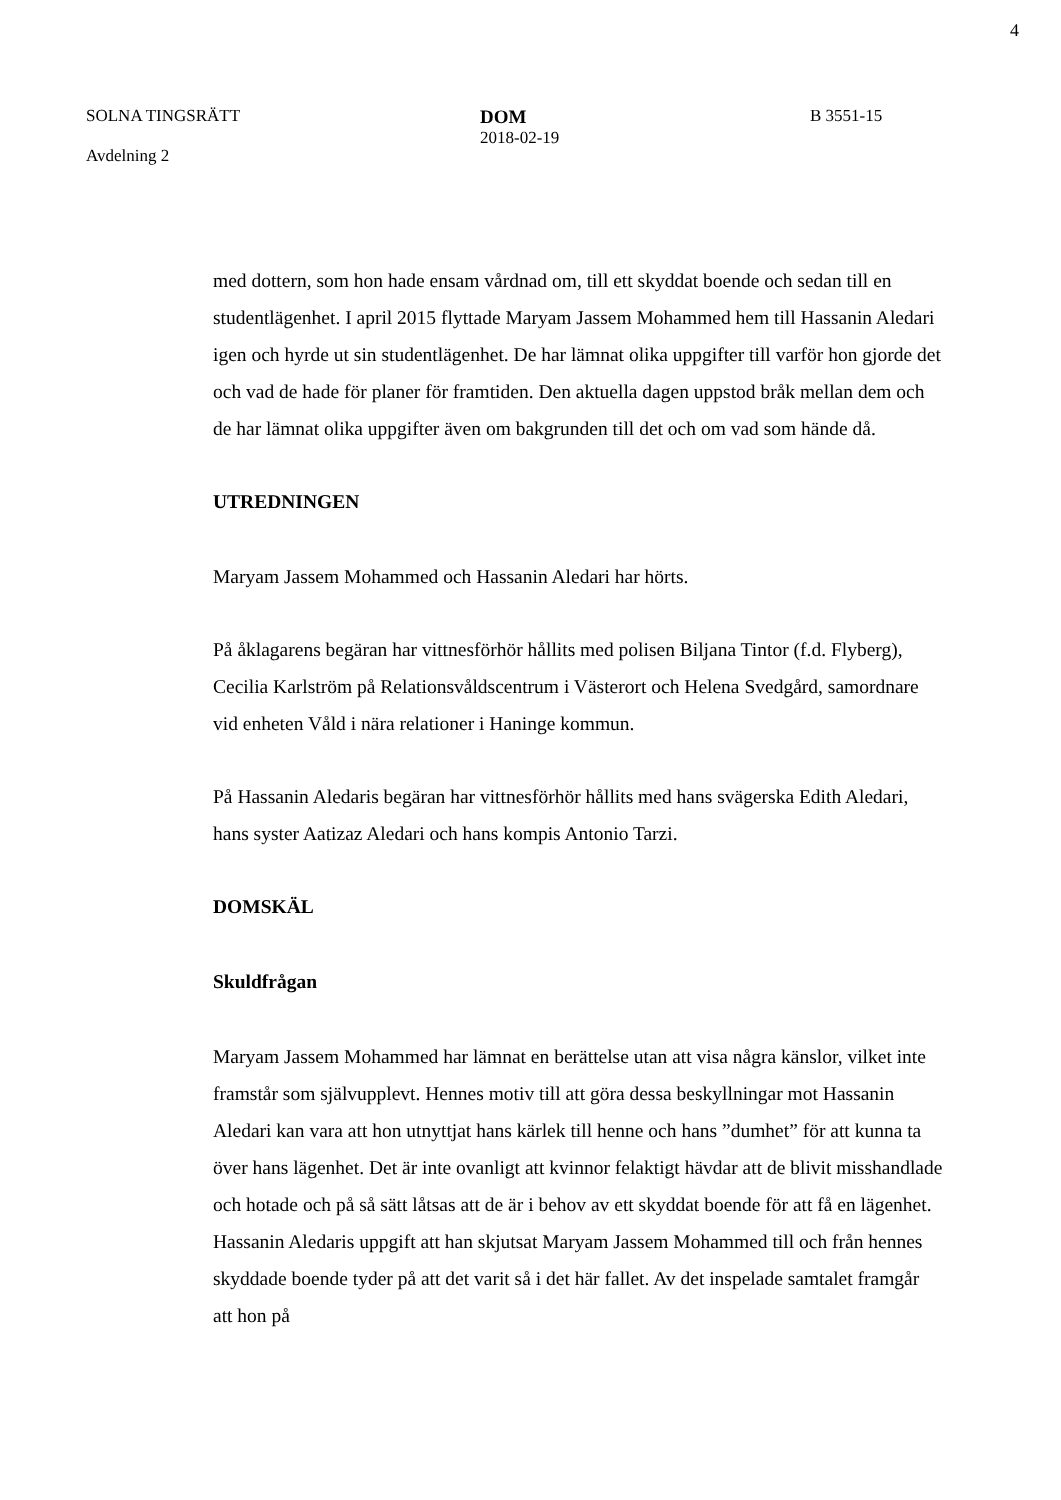4
SOLNA TINGSRÄTT
Avdelning 2
DOM
2018-02-19
B 3551-15
med dottern, som hon hade ensam vårdnad om, till ett skyddat boende och sedan till en studentlägenhet. I april 2015 flyttade Maryam Jassem Mohammed hem till Hassanin Aledari igen och hyrde ut sin studentlägenhet. De har lämnat olika uppgifter till varför hon gjorde det och vad de hade för planer för framtiden. Den aktuella dagen uppstod bråk mellan dem och de har lämnat olika uppgifter även om bakgrunden till det och om vad som hände då.
UTREDNINGEN
Maryam Jassem Mohammed och Hassanin Aledari har hörts.
På åklagarens begäran har vittnesförhör hållits med polisen Biljana Tintor (f.d. Flyberg), Cecilia Karlström på Relationsvåldscentrum i Västerort och Helena Svedgård, samordnare vid enheten Våld i nära relationer i Haninge kommun.
På Hassanin Aledaris begäran har vittnesförhör hållits med hans svägerska Edith Aledari, hans syster Aatizaz Aledari och hans kompis Antonio Tarzi.
DOMSKÄL
Skuldfrågan
Maryam Jassem Mohammed har lämnat en berättelse utan att visa några känslor, vilket inte framstår som självupplevt. Hennes motiv till att göra dessa beskyllningar mot Hassanin Aledari kan vara att hon utnyttjat hans kärlek till henne och hans ”dumhet” för att kunna ta över hans lägenhet. Det är inte ovanligt att kvinnor felaktigt hävdar att de blivit misshandlade och hotade och på så sätt låtsas att de är i behov av ett skyddat boende för att få en lägenhet. Hassanin Aledaris uppgift att han skjutsat Maryam Jassem Mohammed till och från hennes skyddade boende tyder på att det varit så i det här fallet. Av det inspelade samtalet framgår att hon på